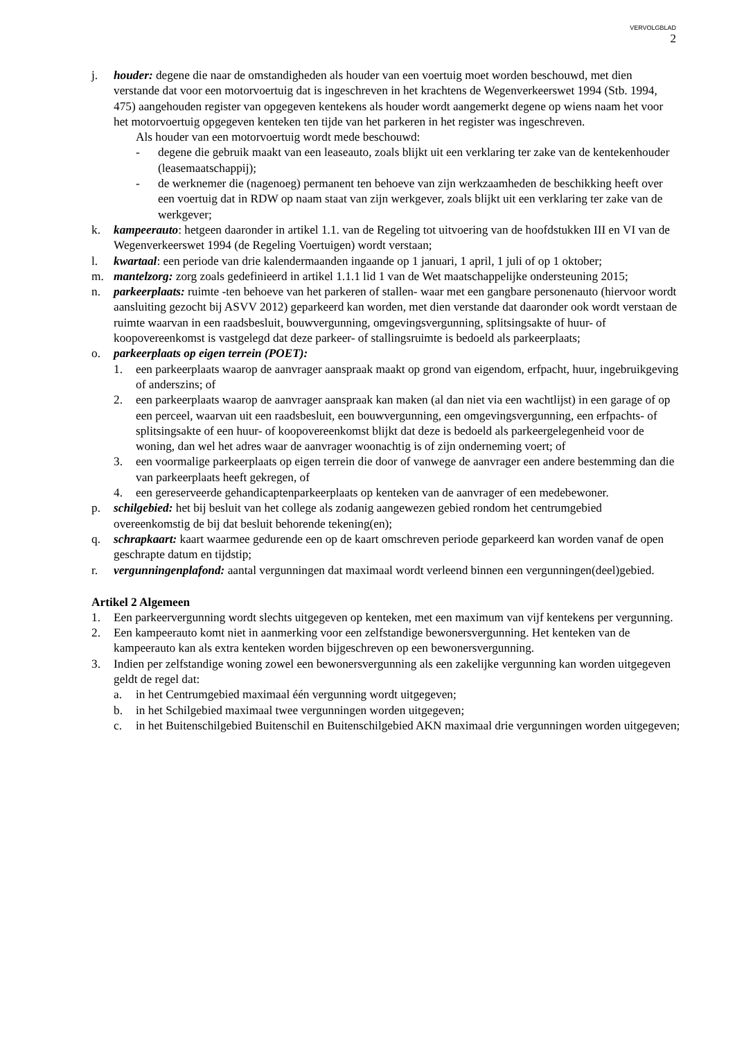VERVOLGBLAD
2
j. houder: degene die naar de omstandigheden als houder van een voertuig moet worden beschouwd, met dien verstande dat voor een motorvoertuig dat is ingeschreven in het krachtens de Wegenverkeerswet 1994 (Stb. 1994, 475) aangehouden register van opgegeven kentekens als houder wordt aangemerkt degene op wiens naam het voor het motorvoertuig opgegeven kenteken ten tijde van het parkeren in het register was ingeschreven.
Als houder van een motorvoertuig wordt mede beschouwd:
- degene die gebruik maakt van een leaseauto, zoals blijkt uit een verklaring ter zake van de kentekenhouder (leasemaatschappij);
- de werknemer die (nagenoeg) permanent ten behoeve van zijn werkzaamheden de beschikking heeft over een voertuig dat in RDW op naam staat van zijn werkgever, zoals blijkt uit een verklaring ter zake van de werkgever;
k. kampeerauto: hetgeen daaronder in artikel 1.1. van de Regeling tot uitvoering van de hoofdstukken III en VI van de Wegenverkeerswet 1994 (de Regeling Voertuigen) wordt verstaan;
l. kwartaal: een periode van drie kalendermaanden ingaande op 1 januari, 1 april, 1 juli of op 1 oktober;
m. mantelzorg: zorg zoals gedefinieerd in artikel 1.1.1 lid 1 van de Wet maatschappelijke ondersteuning 2015;
n. parkeerplaats: ruimte -ten behoeve van het parkeren of stallen- waar met een gangbare personenauto (hiervoor wordt aansluiting gezocht bij ASVV 2012) geparkeerd kan worden, met dien verstande dat daaronder ook wordt verstaan de ruimte waarvan in een raadsbesluit, bouwvergunning, omgevingsvergunning, splitsingsakte of huur- of koopovereenkomst is vastgelegd dat deze parkeer- of stallingsruimte is bedoeld als parkeerplaats;
o. parkeerplaats op eigen terrein (POET):
1. een parkeerplaats waarop de aanvrager aanspraak maakt op grond van eigendom, erfpacht, huur, ingebruikgeving of anderszins; of
2. een parkeerplaats waarop de aanvrager aanspraak kan maken (al dan niet via een wachtlijst) in een garage of op een perceel, waarvan uit een raadsbesluit, een bouwvergunning, een omgevingsvergunning, een erfpachts- of splitsingsakte of een huur- of koopovereenkomst blijkt dat deze is bedoeld als parkeergelegenheid voor de woning, dan wel het adres waar de aanvrager woonachtig is of zijn onderneming voert; of
3. een voormalige parkeerplaats op eigen terrein die door of vanwege de aanvrager een andere bestemming dan die van parkeerplaats heeft gekregen, of
4. een gereserveerde gehandicaptenparkeerplaats op kenteken van de aanvrager of een medebewoner.
p. schilgebied: het bij besluit van het college als zodanig aangewezen gebied rondom het centrumgebied overeenkomstig de bij dat besluit behorende tekening(en);
q. schrapkaart: kaart waarmee gedurende een op de kaart omschreven periode geparkeerd kan worden vanaf de open geschrapte datum en tijdstip;
r. vergunningenplafond: aantal vergunningen dat maximaal wordt verleend binnen een vergunningen(deel)gebied.
Artikel 2 Algemeen
1. Een parkeervergunning wordt slechts uitgegeven op kenteken, met een maximum van vijf kentekens per vergunning.
2. Een kampeerauto komt niet in aanmerking voor een zelfstandige bewonersvergunning. Het kenteken van de kampeerauto kan als extra kenteken worden bijgeschreven op een bewonersvergunning.
3. Indien per zelfstandige woning zowel een bewonersvergunning als een zakelijke vergunning kan worden uitgegeven geldt de regel dat:
a. in het Centrumgebied maximaal één vergunning wordt uitgegeven;
b. in het Schilgebied maximaal twee vergunningen worden uitgegeven;
c. in het Buitenschilgebied Buitenschil en Buitenschilgebied AKN maximaal drie vergunningen worden uitgegeven;